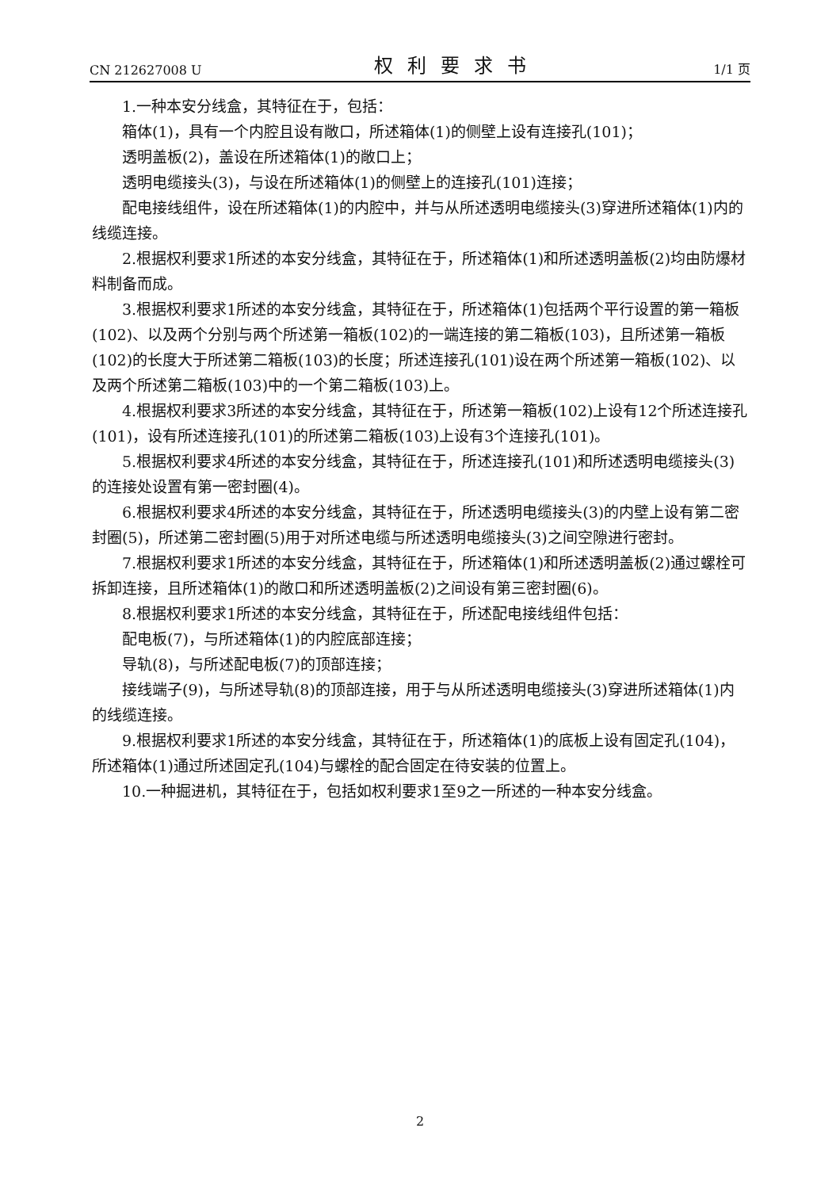CN 212627008 U 权利要求书 1/1 页
1.一种本安分线盒，其特征在于，包括：
箱体(1)，具有一个内腔且设有敞口，所述箱体(1)的侧壁上设有连接孔(101)；
透明盖板(2)，盖设在所述箱体(1)的敞口上；
透明电缆接头(3)，与设在所述箱体(1)的侧壁上的连接孔(101)连接；
配电接线组件，设在所述箱体(1)的内腔中，并与从所述透明电缆接头(3)穿进所述箱体(1)内的线缆连接。
2.根据权利要求1所述的本安分线盒，其特征在于，所述箱体(1)和所述透明盖板(2)均由防爆材料制备而成。
3.根据权利要求1所述的本安分线盒，其特征在于，所述箱体(1)包括两个平行设置的第一箱板(102)、以及两个分别与两个所述第一箱板(102)的一端连接的第二箱板(103)，且所述第一箱板(102)的长度大于所述第二箱板(103)的长度；所述连接孔(101)设在两个所述第一箱板(102)、以及两个所述第二箱板(103)中的一个第二箱板(103)上。
4.根据权利要求3所述的本安分线盒，其特征在于，所述第一箱板(102)上设有12个所述连接孔(101)，设有所述连接孔(101)的所述第二箱板(103)上设有3个连接孔(101)。
5.根据权利要求4所述的本安分线盒，其特征在于，所述连接孔(101)和所述透明电缆接头(3)的连接处设置有第一密封圈(4)。
6.根据权利要求4所述的本安分线盒，其特征在于，所述透明电缆接头(3)的内壁上设有第二密封圈(5)，所述第二密封圈(5)用于对所述电缆与所述透明电缆接头(3)之间空隙进行密封。
7.根据权利要求1所述的本安分线盒，其特征在于，所述箱体(1)和所述透明盖板(2)通过螺栓可拆卸连接，且所述箱体(1)的敞口和所述透明盖板(2)之间设有第三密封圈(6)。
8.根据权利要求1所述的本安分线盒，其特征在于，所述配电接线组件包括：
配电板(7)，与所述箱体(1)的内腔底部连接；
导轨(8)，与所述配电板(7)的顶部连接；
接线端子(9)，与所述导轨(8)的顶部连接，用于与从所述透明电缆接头(3)穿进所述箱体(1)内的线缆连接。
9.根据权利要求1所述的本安分线盒，其特征在于，所述箱体(1)的底板上设有固定孔(104)，所述箱体(1)通过所述固定孔(104)与螺栓的配合固定在待安装的位置上。
10.一种掘进机，其特征在于，包括如权利要求1至9之一所述的一种本安分线盒。
2